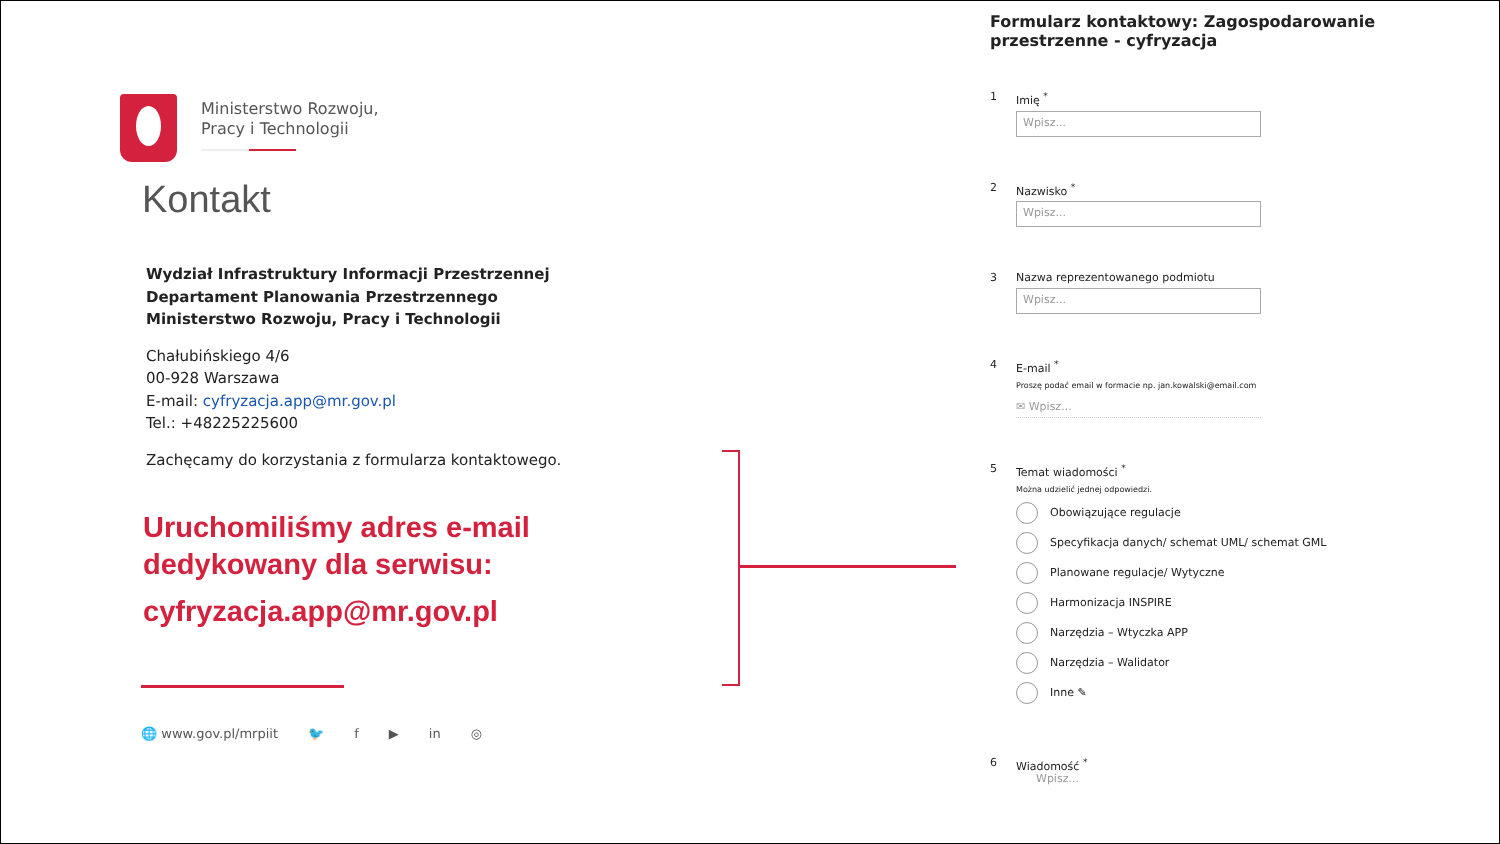Ministerstwo Rozwoju,
Pracy i Technologii
Kontakt
Wydział Infrastruktury Informacji Przestrzennej
Departament Planowania Przestrzennego
Ministerstwo Rozwoju, Pracy i Technologii
Chałubińskiego 4/6
00-928 Warszawa
E-mail: cyfryzacja.app@mr.gov.pl
Tel.: +48225225600
Zachęcamy do korzystania z formularza kontaktowego.
Uruchomiliśmy adres e-mail dedykowany dla serwisu:
cyfryzacja.app@mr.gov.pl
🌐 www.gov.pl/mrpiit 🐦 f ▶ in ◎
Formularz kontaktowy: Zagospodarowanie przestrzenne - cyfryzacja
1 Imię <sup>*</sup>
Wpisz...
2 Nazwisko <sup>*</sup>
Wpisz...
3 Nazwa reprezentowanego podmiotu
Wpisz...
4 E-mail <sup>*</sup>
Proszę podać email w formacie np. jan.kowalski@email.com
✉ Wpisz...
5 Temat wiadomości <sup>*</sup>
Można udzielić jednej odpowiedzi.
Obowiązujące regulacje
Specyfikacja danych/ schemat UML/ schemat GML
Planowane regulacje/ Wytyczne
Harmonizacja INSPIRE
Narzędzia – Wtyczka APP
Narzędzia – Walidator
Inne ✎
6 Wiadomość <sup>*</sup>
Wpisz...